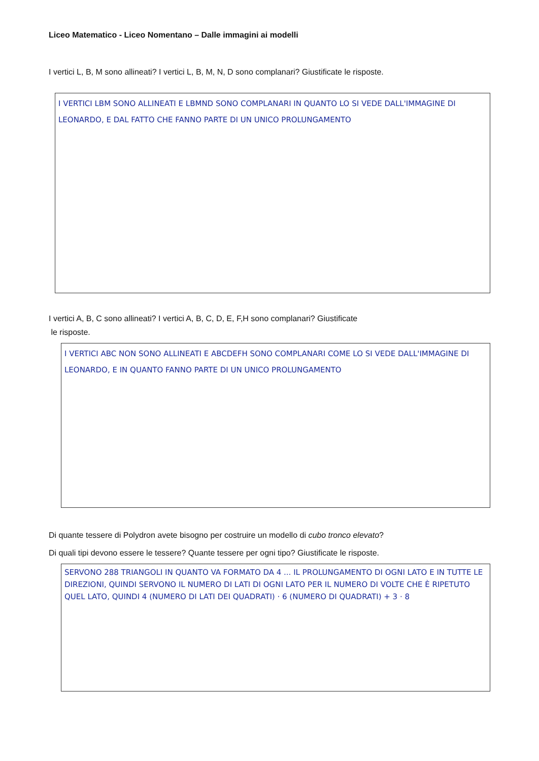Liceo Matematico - Liceo Nomentano – Dalle immagini ai modelli
I vertici L, B, M sono allineati? I vertici L, B, M, N, D sono complanari? Giustificate le risposte.
I VERTICI LBM SONO ALLINEATI E LBMND SONO COMPLANARI IN QUANTO LO SI VEDE DALL'IMMAGINE DI LEONARDO, E DAL FATTO CHE FANNO PARTE DI UN UNICO PROLUNGAMENTO
I vertici A, B, C sono allineati? I vertici A, B, C, D, E, F,H sono complanari? Giustificate
le risposte.
I VERTICI ABC NON SONO ALLINEATI E ABCDEFH SONO COMPLANARI COME LO SI VEDE DALL'IMMAGINE DI LEONARDO, E IN QUANTO FANNO PARTE DI UN UNICO PROLUNGAMENTO
Di quante tessere di Polydron avete bisogno per costruire un modello di cubo tronco elevato?
Di quali tipi devono essere le tessere? Quante tessere per ogni tipo? Giustificate le risposte.
SERVONO 288 TRIANGOLI IN QUANTO VA FORMATO DA 4 ... IL PROLUNGAMENTO DI OGNI LATO E IN TUTTE LE DIREZIONI, QUINDI SERVONO IL NUMERO DI LATI DI OGNI LATO PER IL NUMERO DI VOLTE CHE È RIPETUTO QUEL LATO, QUINDI 4 (NUMERO DI LATI DEI QUADRATI) · 6 (NUMERO DI QUADRATI) + 3 · 8